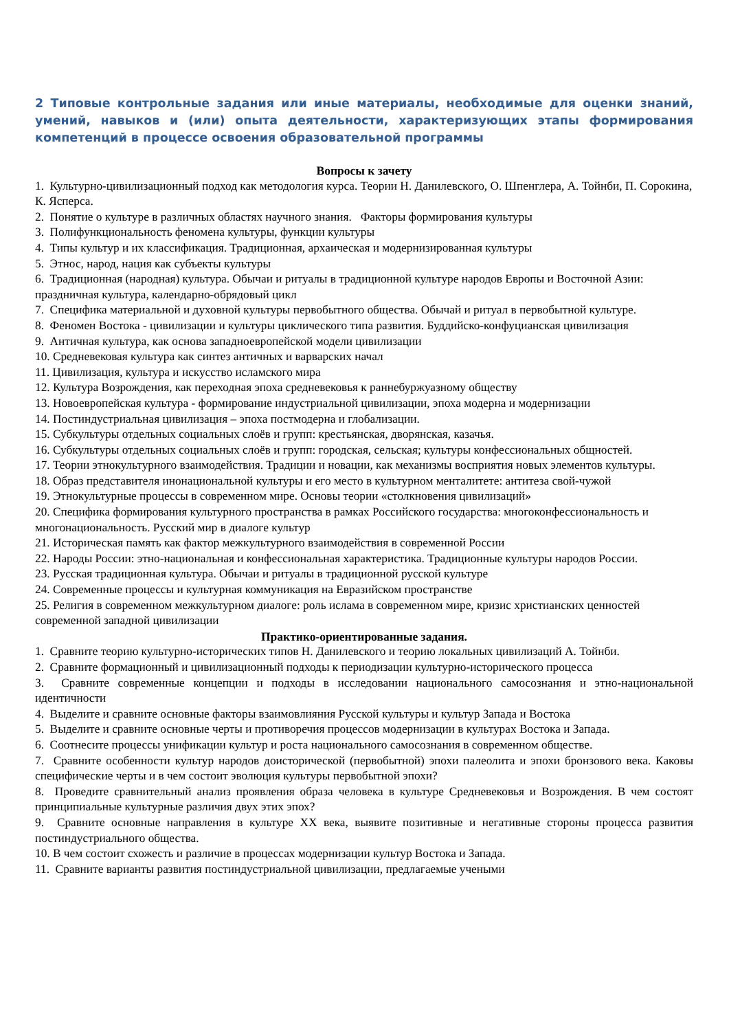2 Типовые контрольные задания или иные материалы, необходимые для оценки знаний, умений, навыков и (или) опыта деятельности, характеризующих этапы формирования компетенций в процессе освоения образовательной программы
Вопросы к зачету
1. Культурно-цивилизационный подход как методология курса. Теории Н. Данилевского, О. Шпенглера, А. Тойнби, П. Сорокина, К. Ясперса.
2. Понятие о культуре в различных областях научного знания. Факторы формирования культуры
3. Полифункциональность феномена культуры, функции культуры
4. Типы культур и их классификация. Традиционная, архаическая и модернизированная культуры
5. Этнос, народ, нация как субъекты культуры
6. Традиционная (народная) культура. Обычаи и ритуалы в традиционной культуре народов Европы и Восточной Азии: праздничная культура, календарно-обрядовый цикл
7. Специфика материальной и духовной культуры первобытного общества. Обычай и ритуал в первобытной культуре.
8. Феномен Востока - цивилизации и культуры циклического типа развития. Буддийско-конфуцианская цивилизация
9. Античная культура, как основа западноевропейской модели цивилизации
10. Средневековая культура как синтез античных и варварских начал
11. Цивилизация, культура и искусство исламского мира
12. Культура Возрождения, как переходная эпоха средневековья к раннебуржуазному обществу
13. Новоевропейская культура - формирование индустриальной цивилизации, эпоха модерна и модернизации
14. Постиндустриальная цивилизация – эпоха постмодерна и глобализации.
15. Субкультуры отдельных социальных слоёв и групп: крестьянская, дворянская, казачья.
16. Субкультуры отдельных социальных слоёв и групп: городская, сельская; культуры конфессиональных общностей.
17. Теории этнокультурного взаимодействия. Традиции и новации, как механизмы восприятия новых элементов культуры.
18. Образ представителя инонациональной культуры и его место в культурном менталитете: антитеза свой-чужой
19. Этнокультурные процессы в современном мире. Основы теории «столкновения цивилизаций»
20. Специфика формирования культурного пространства в рамках Российского государства: многоконфессиональность и многонациональность. Русский мир в диалоге культур
21. Историческая память как фактор межкультурного взаимодействия в современной России
22. Народы России: этно-национальная и конфессиональная характеристика. Традиционные культуры народов России.
23. Русская традиционная культура. Обычаи и ритуалы в традиционной русской культуре
24. Современные процессы и культурная коммуникация на Евразийском пространстве
25. Религия в современном межкультурном диалоге: роль ислама в современном мире, кризис христианских ценностей современной западной цивилизации
Практико-ориентированные задания.
1. Сравните теорию культурно-исторических типов Н. Данилевского и теорию локальных цивилизаций А. Тойнби.
2. Сравните формационный и цивилизационный подходы к периодизации культурно-исторического процесса
3. Сравните современные концепции и подходы в исследовании национального самосознания и этно-национальной идентичности
4. Выделите и сравните основные факторы взаимовлияния Русской культуры и культур Запада и Востока
5. Выделите и сравните основные черты и противоречия процессов модернизации в культурах Востока и Запада.
6. Соотнесите процессы унификации культур и роста национального самосознания в современном обществе.
7. Сравните особенности культур народов доисторической (первобытной) эпохи палеолита и эпохи бронзового века. Каковы специфические черты и в чем состоит эволюция культуры первобытной эпохи?
8. Проведите сравнительный анализ проявления образа человека в культуре Средневековья и Возрождения. В чем состоят принципиальные культурные различия двух этих эпох?
9. Сравните основные направления в культуре XX века, выявите позитивные и негативные стороны процесса развития постиндустриального общества.
10. В чем состоит схожесть и различие в процессах модернизации культур Востока и Запада.
11. Сравните варианты развития постиндустриальной цивилизации, предлагаемые учеными